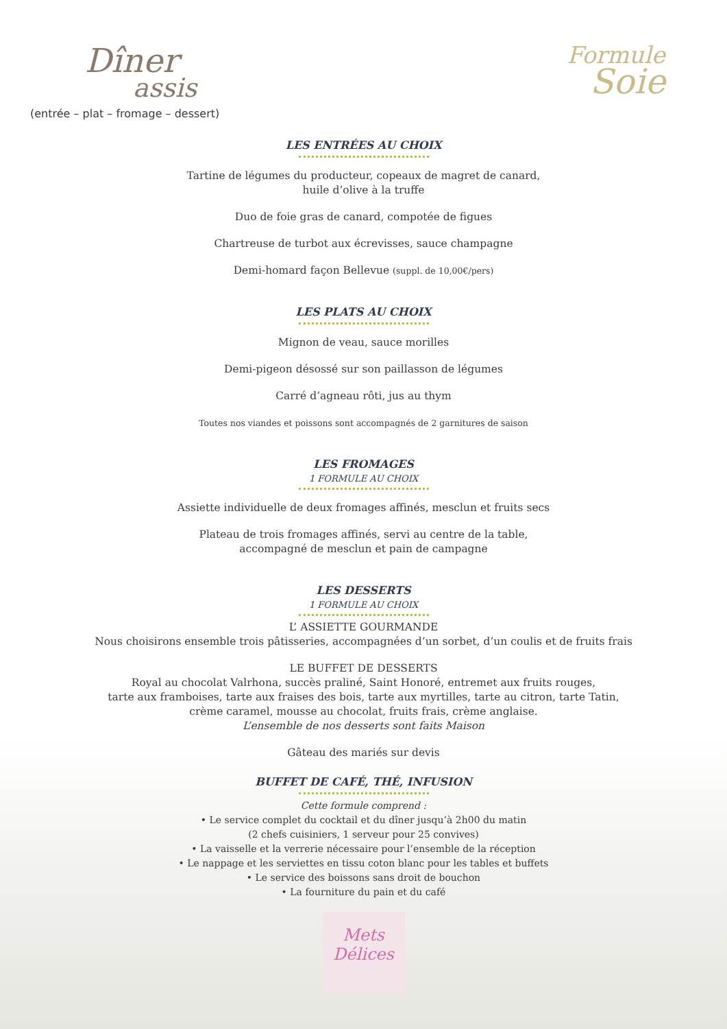Dîner
assis
(entrée – plat – fromage – dessert)
Formule
Soie
LES ENTRÉES AU CHOIX
Tartine de légumes du producteur, copeaux de magret de canard,
huile d’olive à la truffe
Duo de foie gras de canard, compotée de figues
Chartreuse de turbot aux écrevisses, sauce champagne
Demi-homard façon Bellevue (suppl. de 10,00€/pers)
LES PLATS AU CHOIX
Mignon de veau, sauce morilles
Demi-pigeon désossé sur son paillasson de légumes
Carré d’agneau rôti, jus au thym
Toutes nos viandes et poissons sont accompagnés de 2 garnitures de saison
LES FROMAGES
1 FORMULE AU CHOIX
Assiette individuelle de deux fromages affinés, mesclun et fruits secs
Plateau de trois fromages affinés, servi au centre de la table,
accompagné de mesclun et pain de campagne
LES DESSERTS
1 FORMULE AU CHOIX
L’ ASSIETTE GOURMANDE
Nous choisirons ensemble trois pâtisseries, accompagnées d’un sorbet, d’un coulis et de fruits frais
LE BUFFET DE DESSERTS
Royal au chocolat Valrhona, succès praliné, Saint Honoré, entremet aux fruits rouges,
tarte aux framboises, tarte aux fraises des bois, tarte aux myrtilles, tarte au citron, tarte Tatin,
crème caramel, mousse au chocolat, fruits frais, crème anglaise.
L’ensemble de nos desserts sont faits Maison
Gâteau des mariés sur devis
BUFFET DE CAFÉ, THÉ, INFUSION
Cette formule comprend :
• Le service complet du cocktail et du dîner jusqu’à 2h00 du matin
(2 chefs cuisiniers, 1 serveur pour 25 convives)
• La vaisselle et la verrerie nécessaire pour l’ensemble de la réception
• Le nappage et les serviettes en tissu coton blanc pour les tables et buffets
• Le service des boissons sans droit de bouchon
• La fourniture du pain et du café
Mets
Délices